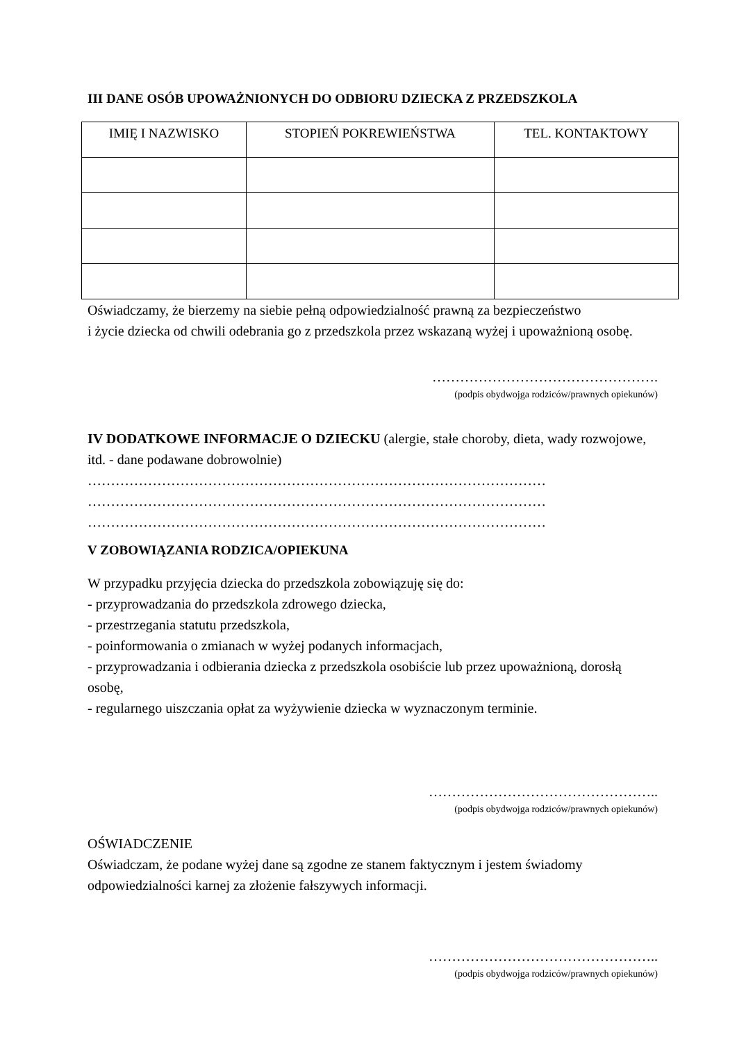III DANE OSÓB UPOWAŻNIONYCH DO ODBIORU DZIECKA Z PRZEDSZKOLA
| IMIĘ I NAZWISKO | STOPIEŃ POKREWIEŃSTWA | TEL. KONTAKTOWY |
| --- | --- | --- |
Oświadczamy, że bierzemy na siebie pełną odpowiedzialność prawną za bezpieczeństwo
i życie dziecka od chwili odebrania go z przedszkola przez wskazaną wyżej i upoważnioną osobę.
………………………………………….
(podpis obydwojga rodziców/prawnych opiekunów)
IV DODATKOWE INFORMACJE O DZIECKU (alergie, stałe choroby, dieta, wady rozwojowe, itd. - dane podawane dobrowolnie)
………………………………………………………………………………………
………………………………………………………………………………………
………………………………………………………………………………………
V ZOBOWIĄZANIA RODZICA/OPIEKUNA
W przypadku przyjęcia dziecka do przedszkola zobowiązuję się do:
- przyprowadzania do przedszkola zdrowego dziecka,
- przestrzegania statutu przedszkola,
- poinformowania o zmianach w wyżej podanych informacjach,
- przyprowadzania i odbierania dziecka z przedszkola osobiście lub przez upoważnioną, dorosłą osobę,
- regularnego uiszczania opłat za wyżywienie dziecka w wyznaczonym terminie.
…………………………………………..
(podpis obydwojga rodziców/prawnych opiekunów)
OŚWIADCZENIE
Oświadczam, że podane wyżej dane są zgodne ze stanem faktycznym i jestem świadomy odpowiedzialności karnej za złożenie fałszywych informacji.
…………………………………………..
(podpis obydwojga rodziców/prawnych opiekunów)